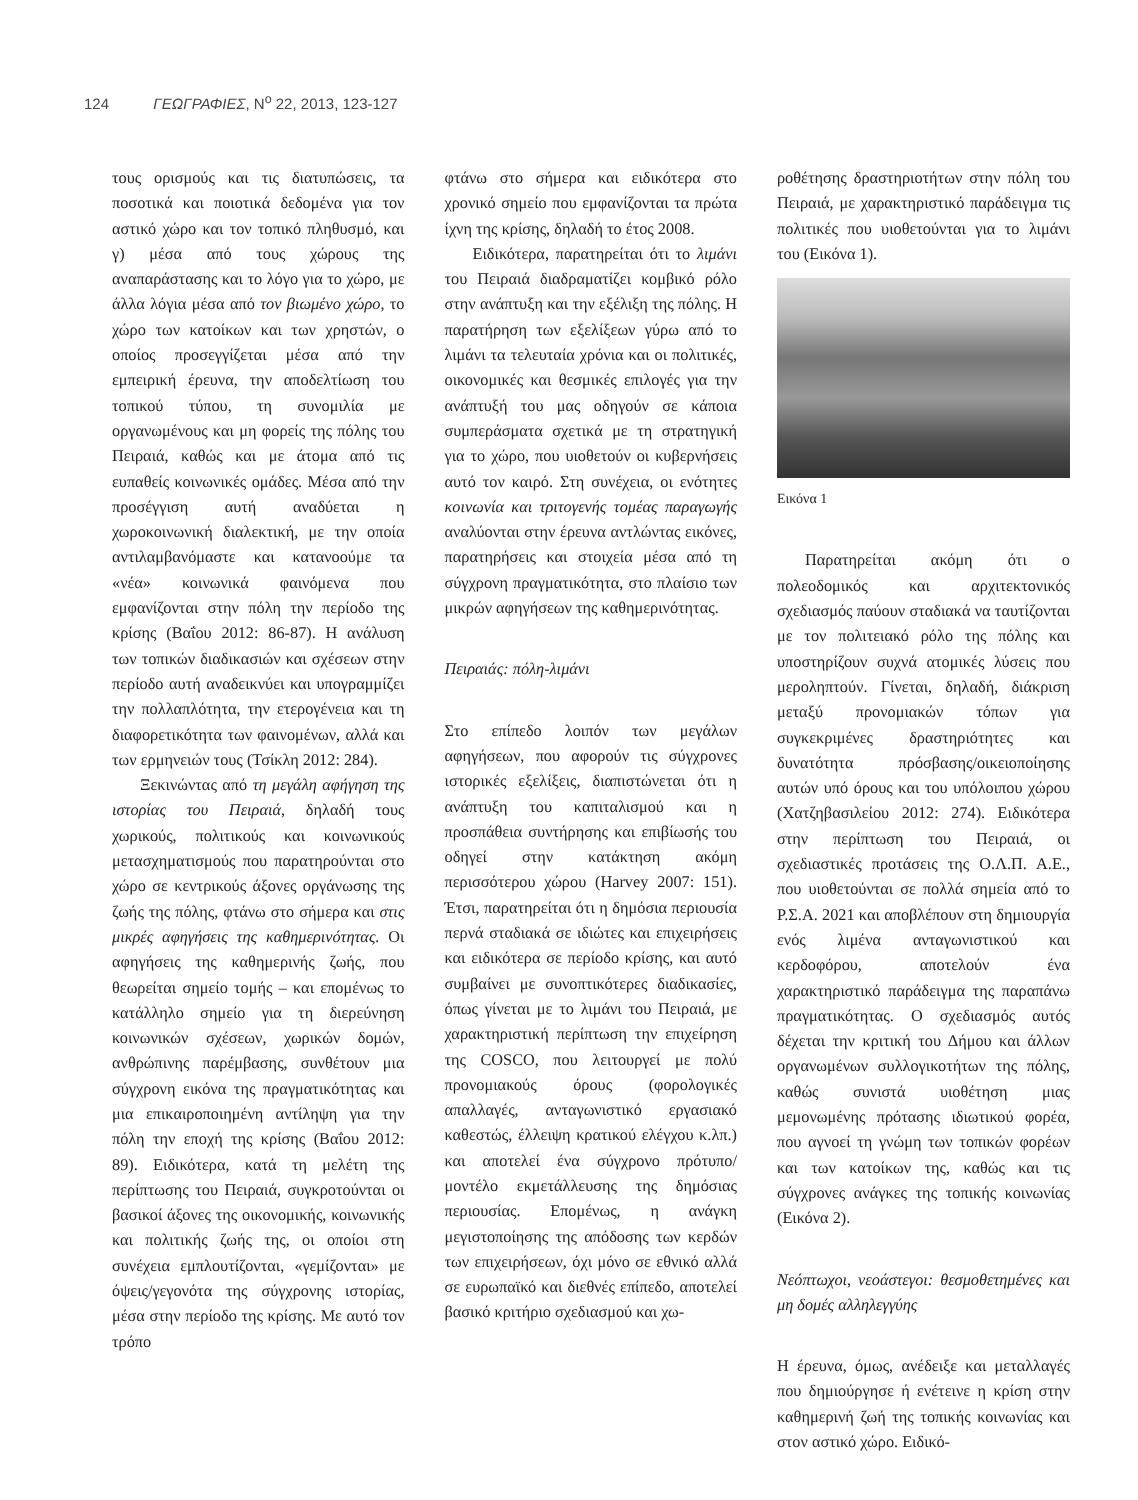124 ΓΕΩΓΡΑΦΙΕΣ, N<sup>ο</sup> 22, 2013, 123-127
τους ορισμούς και τις διατυπώσεις, τα ποσοτικά και ποιοτικά δεδομένα για τον αστικό χώρο και τον τοπικό πληθυσμό, και γ) μέσα από τους χώρους της αναπαράστασης και το λόγο για το χώρο, με άλλα λόγια μέσα από τον βιωμένο χώρο, το χώρο των κατοίκων και των χρηστών, ο οποίος προσεγγίζεται μέσα από την εμπειρική έρευνα, την αποδελτίωση του τοπικού τύπου, τη συνομιλία με οργανωμένους και μη φορείς της πόλης του Πειραιά, καθώς και με άτομα από τις ευπαθείς κοινωνικές ομάδες. Μέσα από την προσέγγιση αυτή αναδύεται η χωροκοινωνική διαλεκτική, με την οποία αντιλαμβανόμαστε και κατανοούμε τα «νέα» κοινωνικά φαινόμενα που εμφανίζονται στην πόλη την περίοδο της κρίσης (Βαΐου 2012: 86-87). Η ανάλυση των τοπικών διαδικασιών και σχέσεων στην περίοδο αυτή αναδεικνύει και υπογραμμίζει την πολλαπλότητα, την ετερογένεια και τη διαφορετικότητα των φαινομένων, αλλά και των ερμηνειών τους (Τσίκλη 2012: 284).
Ξεκινώντας από τη μεγάλη αφήγηση της ιστορίας του Πειραιά, δηλαδή τους χωρικούς, πολιτικούς και κοινωνικούς μετασχηματισμούς που παρατηρούνται στο χώρο σε κεντρικούς άξονες οργάνωσης της ζωής της πόλης, φτάνω στο σήμερα και στις μικρές αφηγήσεις της καθημερινότητας. Οι αφηγήσεις της καθημερινής ζωής, που θεωρείται σημείο τομής – και επομένως το κατάλληλο σημείο για τη διερεύνηση κοινωνικών σχέσεων, χωρικών δομών, ανθρώπινης παρέμβασης, συνθέτουν μια σύγχρονη εικόνα της πραγματικότητας και μια επικαιροποιημένη αντίληψη για την πόλη την εποχή της κρίσης (Βαΐου 2012: 89). Ειδικότερα, κατά τη μελέτη της περίπτωσης του Πειραιά, συγκροτούνται οι βασικοί άξονες της οικονομικής, κοινωνικής και πολιτικής ζωής της, οι οποίοι στη συνέχεια εμπλουτίζονται, «γεμίζονται» με όψεις/γεγονότα της σύγχρονης ιστορίας, μέσα στην περίοδο της κρίσης. Με αυτό τον τρόπο
φτάνω στο σήμερα και ειδικότερα στο χρονικό σημείο που εμφανίζονται τα πρώτα ίχνη της κρίσης, δηλαδή το έτος 2008.
Ειδικότερα, παρατηρείται ότι το λιμάνι του Πειραιά διαδραματίζει κομβικό ρόλο στην ανάπτυξη και την εξέλιξη της πόλης. Η παρατήρηση των εξελίξεων γύρω από το λιμάνι τα τελευταία χρόνια και οι πολιτικές, οικονομικές και θεσμικές επιλογές για την ανάπτυξή του μας οδηγούν σε κάποια συμπεράσματα σχετικά με τη στρατηγική για το χώρο, που υιοθετούν οι κυβερνήσεις αυτό τον καιρό. Στη συνέχεια, οι ενότητες κοινωνία και τριτογενής τομέας παραγωγής αναλύονται στην έρευνα αντλώντας εικόνες, παρατηρήσεις και στοιχεία μέσα από τη σύγχρονη πραγματικότητα, στο πλαίσιο των μικρών αφηγήσεων της καθημερινότητας.
Πειραιάς: πόλη-λιμάνι
Στο επίπεδο λοιπόν των μεγάλων αφηγήσεων, που αφορούν τις σύγχρονες ιστορικές εξελίξεις, διαπιστώνεται ότι η ανάπτυξη του καπιταλισμού και η προσπάθεια συντήρησης και επιβίωσής του οδηγεί στην κατάκτηση ακόμη περισσότερου χώρου (Harvey 2007: 151). Έτσι, παρατηρείται ότι η δημόσια περιουσία περνά σταδιακά σε ιδιώτες και επιχειρήσεις και ειδικότερα σε περίοδο κρίσης, και αυτό συμβαίνει με συνοπτικότερες διαδικασίες, όπως γίνεται με το λιμάνι του Πειραιά, με χαρακτηριστική περίπτωση την επιχείρηση της COSCO, που λειτουργεί με πολύ προνομιακούς όρους (φορολογικές απαλλαγές, ανταγωνιστικό εργασιακό καθεστώς, έλλειψη κρατικού ελέγχου κ.λπ.) και αποτελεί ένα σύγχρονο πρότυπο/μοντέλο εκμετάλλευσης της δημόσιας περιουσίας. Επομένως, η ανάγκη μεγιστοποίησης της απόδοσης των κερδών των επιχειρήσεων, όχι μόνο σε εθνικό αλλά σε ευρωπαϊκό και διεθνές επίπεδο, αποτελεί βασικό κριτήριο σχεδιασμού και χω-
ροθέτησης δραστηριοτήτων στην πόλη του Πειραιά, με χαρακτηριστικό παράδειγμα τις πολιτικές που υιοθετούνται για το λιμάνι του (Εικόνα 1).
Εικόνα 1
Παρατηρείται ακόμη ότι ο πολεοδομικός και αρχιτεκτονικός σχεδιασμός παύουν σταδιακά να ταυτίζονται με τον πολιτειακό ρόλο της πόλης και υποστηρίζουν συχνά ατομικές λύσεις που μεροληπτούν. Γίνεται, δηλαδή, διάκριση μεταξύ προνομιακών τόπων για συγκεκριμένες δραστηριότητες και δυνατότητα πρόσβασης/οικειοποίησης αυτών υπό όρους και του υπόλοιπου χώρου (Χατζηβασιλείου 2012: 274). Ειδικότερα στην περίπτωση του Πειραιά, οι σχεδιαστικές προτάσεις της Ο.Λ.Π. Α.Ε., που υιοθετούνται σε πολλά σημεία από το Ρ.Σ.Α. 2021 και αποβλέπουν στη δημιουργία ενός λιμένα ανταγωνιστικού και κερδοφόρου, αποτελούν ένα χαρακτηριστικό παράδειγμα της παραπάνω πραγματικότητας. Ο σχεδιασμός αυτός δέχεται την κριτική του Δήμου και άλλων οργανωμένων συλλογικοτήτων της πόλης, καθώς συνιστά υιοθέτηση μιας μεμονωμένης πρότασης ιδιωτικού φορέα, που αγνοεί τη γνώμη των τοπικών φορέων και των κατοίκων της, καθώς και τις σύγχρονες ανάγκες της τοπικής κοινωνίας (Εικόνα 2).
Νεόπτωχοι, νεοάστεγοι: θεσμοθετημένες και μη δομές αλληλεγγύης
Η έρευνα, όμως, ανέδειξε και μεταλλαγές που δημιούργησε ή ενέτεινε η κρίση στην καθημερινή ζωή της τοπικής κοινωνίας και στον αστικό χώρο. Ειδικό-